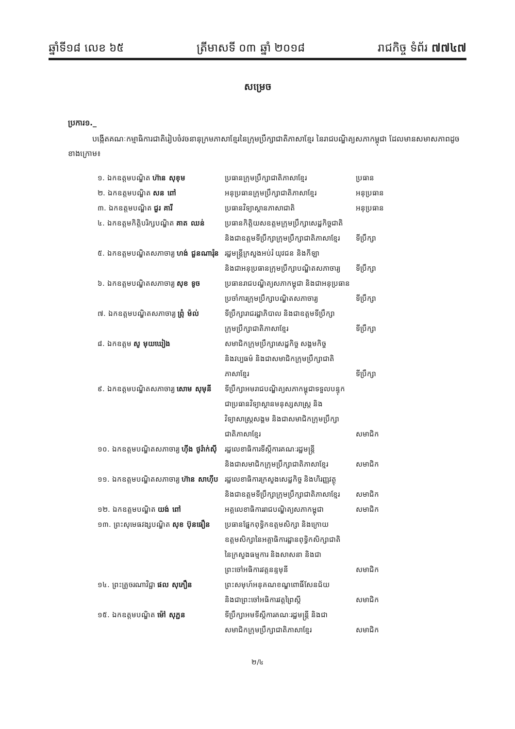ឆ្នាំទី១៨ លេខ ៦៥ ត្រីមាសទី ០៣ ឆ្នាំ ២០១៨ រាជកិច្ច ទំព័រ ៧៧៤៧
សម្រេច
ប្រការ១._
បង្កើតគណៈកម្មាធិការជាតិរៀបចំវចនានុក្រមភាសាខ្មែរនៃក្រុមប្រឹក្សាជាតិភាសាខ្មែរ នៃរាជបណ្ឌិត្យសភាកម្ពុជា ដែលមានសមាសភាពដូចខាងក្រោម៖
| ១. ឯកឧត្តមបណ្ឌិត ហ៊ាន សុខុម | ប្រធានក្រុមប្រឹក្សាជាតិភាសាខ្មែរ | ប្រធាន |
| ២. ឯកឧត្តមបណ្ឌិត សន ពៅ | អនុប្រធានក្រុមប្រឹក្សាជាតិភាសាខ្មែរ | អនុប្រធាន |
| ៣. ឯកឧត្តមបណ្ឌិត ជួរ គារី | ប្រធានវិទ្យាស្ថានភាសាជាតិ | អនុប្រធាន |
| ៤. ឯកឧត្តមកិត្តិបរិក្សបណ្ឌិត គាត ឈន់ | ប្រធានកិត្តិយសឧត្តមក្រុមប្រឹក្សាសេដ្ឋកិច្ចជាតិ និងជាឧត្តមទីប្រឹក្សាក្រុមប្រឹក្សាជាតិភាសាខ្មែរ | ទីប្រឹក្សា |
| ៥. ឯកឧត្តមបណ្ឌិតសភាចារ្យ ហង់ ជួនណារ៉ុន | រដ្ឋមន្ត្រីក្រសួងអប់រំ យុវជន និងកីឡា និងជាអនុប្រធានក្រុមប្រឹក្សាបណ្ឌិតសភាចារ្យ | ទីប្រឹក្សា |
| ៦. ឯកឧត្តមបណ្ឌិតសភាចារ្យ សុខ ទូច | ប្រធានរាជបណ្ឌិត្យសភាកម្ពុជា និងជាអនុប្រធាន ប្រចាំការក្រុមប្រឹក្សាបណ្ឌិតសភាចារ្យ | ទីប្រឹក្សា |
| ៧. ឯកឧត្តមបណ្ឌិតសភាចារ្យ ព្រុំ ម៉ល់ | ទីប្រឹក្សារាជរដ្ឋាភិបាល និងជាឧត្តមទីប្រឹក្សា ក្រុមប្រឹក្សាជាតិភាសាខ្មែរ | ទីប្រឹក្សា |
| ៨. ឯកឧត្តម សូ មុយឃៀង | សមាជិកក្រុមប្រឹក្សាសេដ្ឋកិច្ច សង្គមកិច្ច និងវប្បធម៌ និងជាសមាជិកក្រុមប្រឹក្សាជាតិ ភាសាខ្មែរ | ទីប្រឹក្សា |
| ៩. ឯកឧត្តមបណ្ឌិតសភាចារ្យ សោម សុមុនី | ទីប្រឹក្សាអមរាជបណ្ឌិត្យសភាកម្ពុជាទទួលបន្ទុក ជាប្រធានវិទ្យាស្ថានមនុស្សសាស្ត្រ និង វិទ្យាសាស្ត្រសង្គម និងជាសមាជិកក្រុមប្រឹក្សា ជាតិភាសាខ្មែរ | សមាជិក |
| ១០. ឯកឧត្តមបណ្ឌិតសភាចារ្យ ហ៊ីង ថូរ៉ាក់ស៊ី | រដ្ឋលេខាធិការទីស្ដីការគណៈរដ្ឋមន្ត្រី និងជាសមាជិកក្រុមប្រឹក្សាជាតិភាសាខ្មែរ | សមាជិក |
| ១១. ឯកឧត្តមបណ្ឌិតសភាចារ្យ ហ៊ាន សាហ៊ីប | រដ្ឋលេខាធិការក្រសួងសេដ្ឋកិច្ច និងហិរញ្ញវត្ថុ និងជាឧត្តមទីប្រឹក្សាក្រុមប្រឹក្សាជាតិភាសាខ្មែរ | សមាជិក |
| ១២. ឯកឧត្តមបណ្ឌិត យង់ ពៅ | អគ្គលេខាធិការរាជបណ្ឌិត្យសភាកម្ពុជា | សមាជិក |
| ១៣. ព្រះសុមេធវង្សបណ្ឌិត សុខ ប៊ុនធឿន | ប្រធានផ្នែកពុទ្ធិកឧត្តមសិក្សា និងក្រោយ ឧត្តមសិក្សានៃអគ្គាធិការដ្ឋានពុទ្ធិកសិក្សាជាតិ នៃក្រសួងធម្មការ និងសាសនា និងជា ព្រះចៅអធិការវត្តនន្ទមុនី | សមាជិក |
| ១៤. ព្រះគ្រូចរណាវិជ្ជា ផល សុភឿន | ព្រះសមុហ៍អនុគណខណ្ឌពោធិ៍សែនជ័យ និងជាព្រះចៅអធិការវត្តព្រៃស្ដី | សមាជិក |
| ១៥. ឯកឧត្តមបណ្ឌិត ម៉ៅ សុភ្ជន | ទីប្រឹក្សាអមទីស្ដីការគណៈរដ្ឋមន្ត្រី និងជា សមាជិកក្រុមប្រឹក្សាជាតិភាសាខ្មែរ | សមាជិក |
២/៤